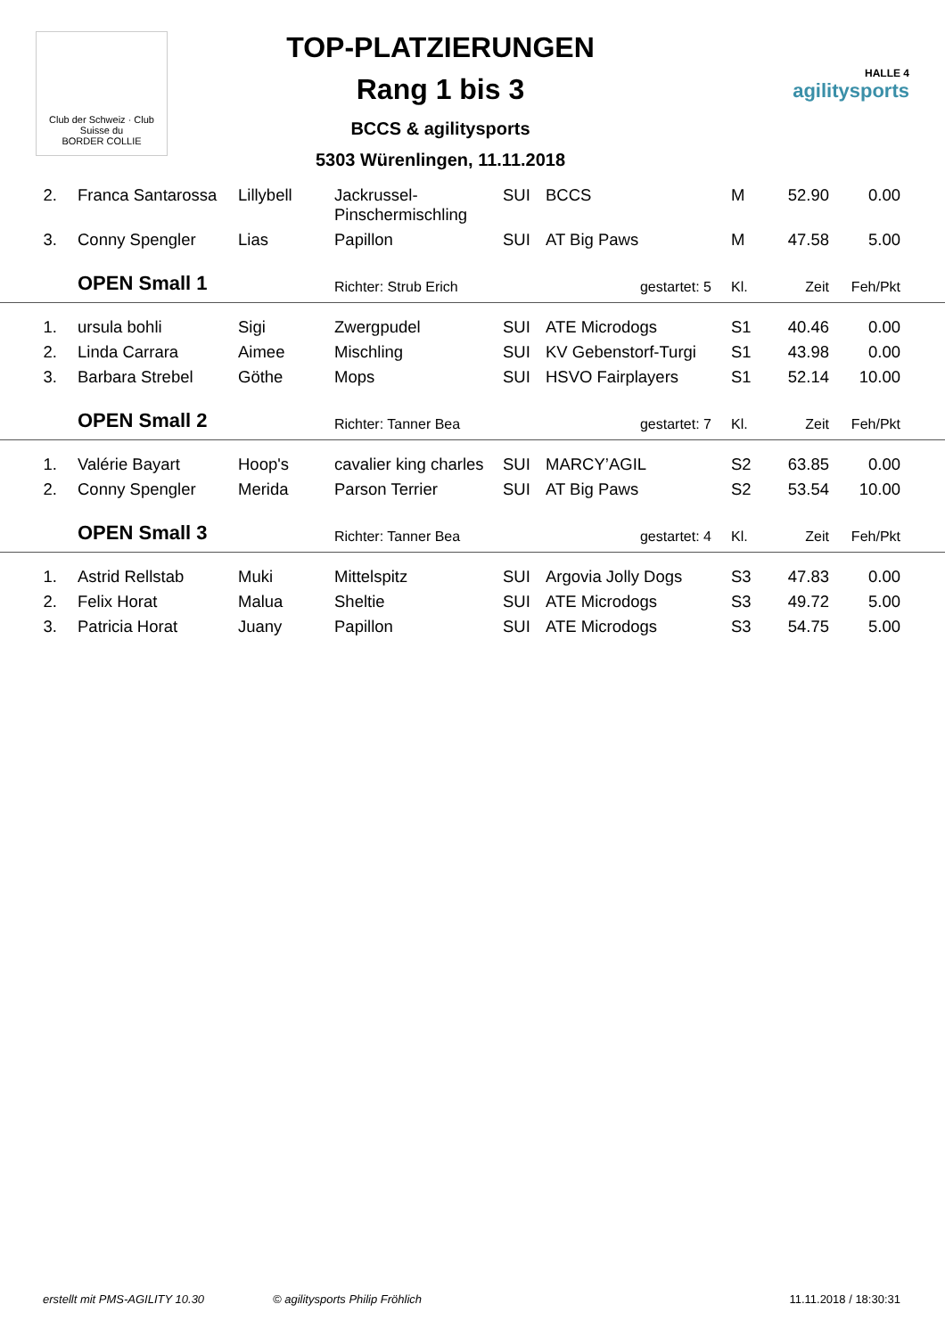Club der Schweiz · Club Suisse du
BORDER COLLIE
TOP-PLATZIERUNGEN
Rang 1 bis 3
BCCS & agilitysports
5303 Würenlingen, 11.11.2018
HALLE 4
agilitysports
| 2. | Franca Santarossa | Lillybell | Jackrussel- Pinschermischling | SUI | BCCS | M | 52.90 | 0.00 | |
| 3. | Conny Spengler | Lias | Papillon | SUI | AT Big Paws | M | 47.58 | 5.00 | |
| | OPEN Small 1 | | Richter: Strub Erich | | gestartet: 5 | Kl. | Zeit | Feh/Pkt | |
| 1. | ursula bohli | Sigi | Zwergpudel | SUI | ATE Microdogs | S1 | 40.46 | 0.00 | |
| 2. | Linda Carrara | Aimee | Mischling | SUI | KV Gebenstorf-Turgi | S1 | 43.98 | 0.00 | |
| 3. | Barbara Strebel | Göthe | Mops | SUI | HSVO Fairplayers | S1 | 52.14 | 10.00 | |
| | OPEN Small 2 | | Richter: Tanner Bea | | gestartet: 7 | Kl. | Zeit | Feh/Pkt | |
| 1. | Valérie Bayart | Hoop's | cavalier king charles | SUI | MARCY’AGIL | S2 | 63.85 | 0.00 | |
| 2. | Conny Spengler | Merida | Parson Terrier | SUI | AT Big Paws | S2 | 53.54 | 10.00 | |
| | OPEN Small 3 | | Richter: Tanner Bea | | gestartet: 4 | Kl. | Zeit | Feh/Pkt | |
| 1. | Astrid Rellstab | Muki | Mittelspitz | SUI | Argovia Jolly Dogs | S3 | 47.83 | 0.00 | |
| 2. | Felix Horat | Malua | Sheltie | SUI | ATE Microdogs | S3 | 49.72 | 5.00 | |
| 3. | Patricia Horat | Juany | Papillon | SUI | ATE Microdogs | S3 | 54.75 | 5.00 | |
erstellt mit PMS-AGILITY 10.30 © agilitysports Philip Fröhlich 11.11.2018 / 18:30:31